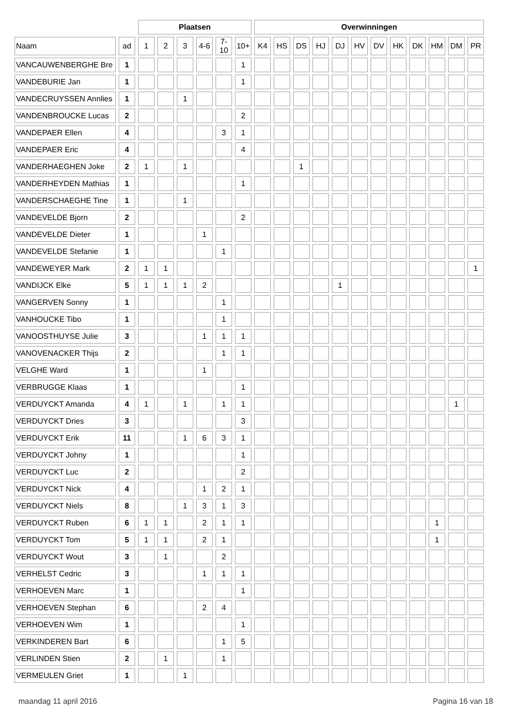| | | Plaatsen | | | | | | Overwinningen | | | | | | | | | | | |
| --- | --- | --- | --- | --- | --- | --- | --- | --- | --- | --- | --- | --- | --- | --- | --- | --- | --- | --- | --- |
| Naam | ad | 1 | 2 | 3 | 4-6 | 7-10 | 10+ | K4 | HS | DS | HJ | DJ | HV | DV | HK | DK | HM | DM | PR |
| VANCAUWENBERGHE Bre | 1 | | | | | | 1 | | | | | | | | | | | | |
| VANDEBURIE Jan | 1 | | | | | | 1 | | | | | | | | | | | | |
| VANDECRUYSSEN Annlies | 1 | | | 1 | | | | | | | | | | | | | | | |
| VANDENBROUCKE Lucas | 2 | | | | | | 2 | | | | | | | | | | | | |
| VANDEPAER Ellen | 4 | | | | | 3 | 1 | | | | | | | | | | | | |
| VANDEPAER Eric | 4 | | | | | | 4 | | | | | | | | | | | | |
| VANDERHAEGHEN Joke | 2 | 1 | | 1 | | | | | | 1 | | | | | | | | | |
| VANDERHEYDEN Mathias | 1 | | | | | | 1 | | | | | | | | | | | | |
| VANDERSCHAEGHE Tine | 1 | | | 1 | | | | | | | | | | | | | | | |
| VANDEVELDE Bjorn | 2 | | | | | | 2 | | | | | | | | | | | | |
| VANDEVELDE Dieter | 1 | | | | 1 | | | | | | | | | | | | | | |
| VANDEVELDE Stefanie | 1 | | | | | 1 | | | | | | | | | | | | | |
| VANDEWEYER Mark | 2 | 1 | 1 | | | | | | | | | | | | | | | | 1 |
| VANDIJCK Elke | 5 | 1 | 1 | 1 | 2 | | | | | | | 1 | | | | | | | |
| VANGERVEN Sonny | 1 | | | | | 1 | | | | | | | | | | | | | |
| VANHOUCKE Tibo | 1 | | | | | 1 | | | | | | | | | | | | | |
| VANOOSTHUYSE Julie | 3 | | | | 1 | 1 | 1 | | | | | | | | | | | | |
| VANOVENACKER Thijs | 2 | | | | | 1 | 1 | | | | | | | | | | | | |
| VELGHE Ward | 1 | | | | 1 | | | | | | | | | | | | | | |
| VERBRUGGE Klaas | 1 | | | | | | 1 | | | | | | | | | | | | |
| VERDUYCKT Amanda | 4 | 1 | | 1 | | 1 | 1 | | | | | | | | | | | 1 | |
| VERDUYCKT Dries | 3 | | | | | | 3 | | | | | | | | | | | | |
| VERDUYCKT Erik | 11 | | | 1 | 6 | 3 | 1 | | | | | | | | | | | | |
| VERDUYCKT Johny | 1 | | | | | | 1 | | | | | | | | | | | | |
| VERDUYCKT Luc | 2 | | | | | | 2 | | | | | | | | | | | | |
| VERDUYCKT Nick | 4 | | | | 1 | 2 | 1 | | | | | | | | | | | | |
| VERDUYCKT Niels | 8 | | | 1 | 3 | 1 | 3 | | | | | | | | | | | | |
| VERDUYCKT Ruben | 6 | 1 | 1 | | 2 | 1 | 1 | | | | | | | | | | 1 | | |
| VERDUYCKT Tom | 5 | 1 | 1 | | 2 | 1 | | | | | | | | | | | 1 | | |
| VERDUYCKT Wout | 3 | | 1 | | | 2 | | | | | | | | | | | | | |
| VERHELST Cedric | 3 | | | | 1 | 1 | 1 | | | | | | | | | | | | |
| VERHOEVEN Marc | 1 | | | | | | 1 | | | | | | | | | | | | |
| VERHOEVEN Stephan | 6 | | | | 2 | 4 | | | | | | | | | | | | | |
| VERHOEVEN Wim | 1 | | | | | | 1 | | | | | | | | | | | | |
| VERKINDEREN Bart | 6 | | | | | 1 | 5 | | | | | | | | | | | | |
| VERLINDEN Stien | 2 | | 1 | | | 1 | | | | | | | | | | | | | |
| VERMEULEN Griet | 1 | | | 1 | | | | | | | | | | | | | | | |
maandag 11 april 2016 Pagina 16 van 18